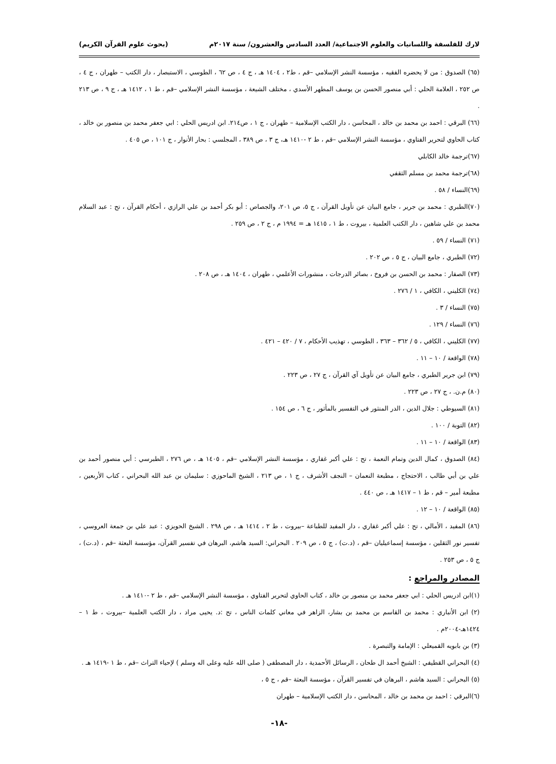لارك للفلسفة واللسانيات والعلوم الاجتماعية/ العدد السادس والعشرون/ سنة ٢٠١٧م (بحوث علوم القرآن الكريم)
(٦٥) الصدوق : من لا يحضره الفقيه ، مؤسسة النشر الإسلامي –قم ، ط٢ ، ١٤٠٤ هـ ، ج ٤ ، ص ٦٢ ، الطوسي ، الاستبصار ، دار الكتب – طهران ، ج ٤ ، ص ٢٥٢ ، العلامة الحلي : أبي منصور الحسن بن يوسف المطهر الأسدي ، مختلف الشيعة ، مؤسسة النشر الإسلامي –قم ، ط ١ ، ١٤١٢ هـ ، ج ٩ ، ص ٢١٣ .
(٦٦) البرقي : احمد بن محمد بن خالد ، المحاسن ، دار الكتب الإسلامية – طهران ، ج ١ ، ص٢١٤. ابن ادريس الحلي : ابي جعفر محمد بن منصور بن خالد ، كتاب الحاوي لتحرير الفتاوي ، مؤسسة النشر الإسلامي –قم ، ط ٢ -١٤١٠ هـ، ج ٣ ، ص ٣٨٩ ، المجلسي : بحار الأنوار ، ج ١٠١ ، ص ٤٠٥ .
(٦٧)ترجمة خالد الكابلي
(٦٨)ترجمة محمد بن مسلم الثقفي
(٦٩)النساء / ٥٨ .
(٧٠)الطبري : محمد بن جرير ، جامع البيان عن تأويل القرآن ، ج ٥، ص ٢٠١، والجصاص : أبو بكر أحمد بن علي الرازي ، أحكام القرآن ، تح : عبد السلام محمد بن علي شاهين ، دار الكتب العلمية ، بيروت ، ط ١ ، ١٤١٥ هـ = ١٩٩٤ م ، ج ٢ ، ص ٢٥٩ .
(٧١) النساء / ٥٩ .
(٧٢) الطبري ، جامع البيان ، ج ٥ ، ص ٢٠٢ .
(٧٣) الصفار : محمد بن الحسن بن فروخ ، بصائر الدرجات ، منشورات الأعلمي ، طهران ، ١٤٠٤ هـ ، ص ٢٠٨ .
(٧٤) الكليني ، الكافي ، ١ / ٢٧٦ .
(٧٥) النساء / ٣ .
(٧٦) النساء / ١٢٩ .
(٧٧) الكليني ، الكافي ، ٥ / ٣٦٢ – ٣٦٣ ، الطوسي ، تهذيب الأحكام ، ٧ / ٤٢٠ – ٤٢١ .
(٧٨) الواقعة / ١٠ – ١١ .
(٧٩) ابن جرير الطبري ، جامع البيان عن تأويل آي القرآن ، ج ٢٧ ، ص ٢٢٣ .
(٨٠) م.ن. ، ج ٢٧ ، ص ٢٢٣ .
(٨١) السيوطي : جلال الدين ، الدر المنثور في التفسير بالمأثور ، ج ٦ ، ص ١٥٤ .
(٨٢) التوبة / ١٠٠ .
(٨٣) الواقعة / ١٠ – ١١ .
(٨٤) الصدوق ، كمال الدين وتمام النعمة ، تح : علي أكبر غفاري ، مؤسسة النشر الإسلامي –قم ، ١٤٠٥ هـ ، ص ٢٧٦ ، الطبرسي : أبي منصور أحمد بن علي بن أبي طالب ، الاحتجاج ، مطبعة النعمان – النجف الأشرف ، ج ١ ، ص ٢١٣ ، الشيخ الماحوزي : سليمان بن عبد الله البحراني ، كتاب الأربعين ، مطبعة أمير – قم ، ط ١ – ١٤١٧ هـ ، ص ٤٤٠ .
(٨٥) الواقعة / ١٠ – ١٢ .
(٨٦) المفيد ، الأمالي ، تح : علي أكبر غفاري ، دار المفيد للطباعة –بيروت ، ط ٢ ، ١٤١٤ هـ ، ص ٢٩٨ . الشيخ الحويزي : عبد علي بن جمعة العروسي ، تفسير نور الثقلين ، مؤسسة إسماعيليان –قم ، (د.ت) ، ج ٥ ، ص ٢٠٩ . البحراني: السيد هاشم، البرهان في تفسير القرآن، مؤسسة البعثة –قم ، (د.ت) ، ج ٥ ، ص ٢٥٣ .
المصادر والمراجع :
(١)ابن ادريس الحلي : ابي جعفر محمد بن منصور بن خالد ، كتاب الحاوي لتحرير الفتاوي ، مؤسسة النشر الإسلامي –قم ، ط ٢ -١٤١٠ هـ .
(٢) ابن الأنباري : محمد بن القاسم بن محمد بن بشار، الزاهر في معاني كلمات الناس ، تح :د. يحيى مراد ، دار الكتب العلمية –بيروت ، ط ١ – ١٤٢٤هـ-٢٠٠٤م .
(٣) بن بابويه القميعلي : الإمامة والتبصرة .
(٤) البحراني القطيفي : الشيخ أحمد ال طحان ، الرسائل الأحمدية ، دار المصطفى ( صلى الله عليه وعلى اله وسلم ) لإحياء التراث –قم ، ط ١ -١٤١٩ هـ .
(٥) البحراني : السيد هاشم ، البرهان في تفسير القرآن ، مؤسسة البعثة –قم ، ج ٥ ،
(٦)البرقي : احمد بن محمد بن خالد ، المحاسن ، دار الكتب الإسلامية – طهران
-١٨-